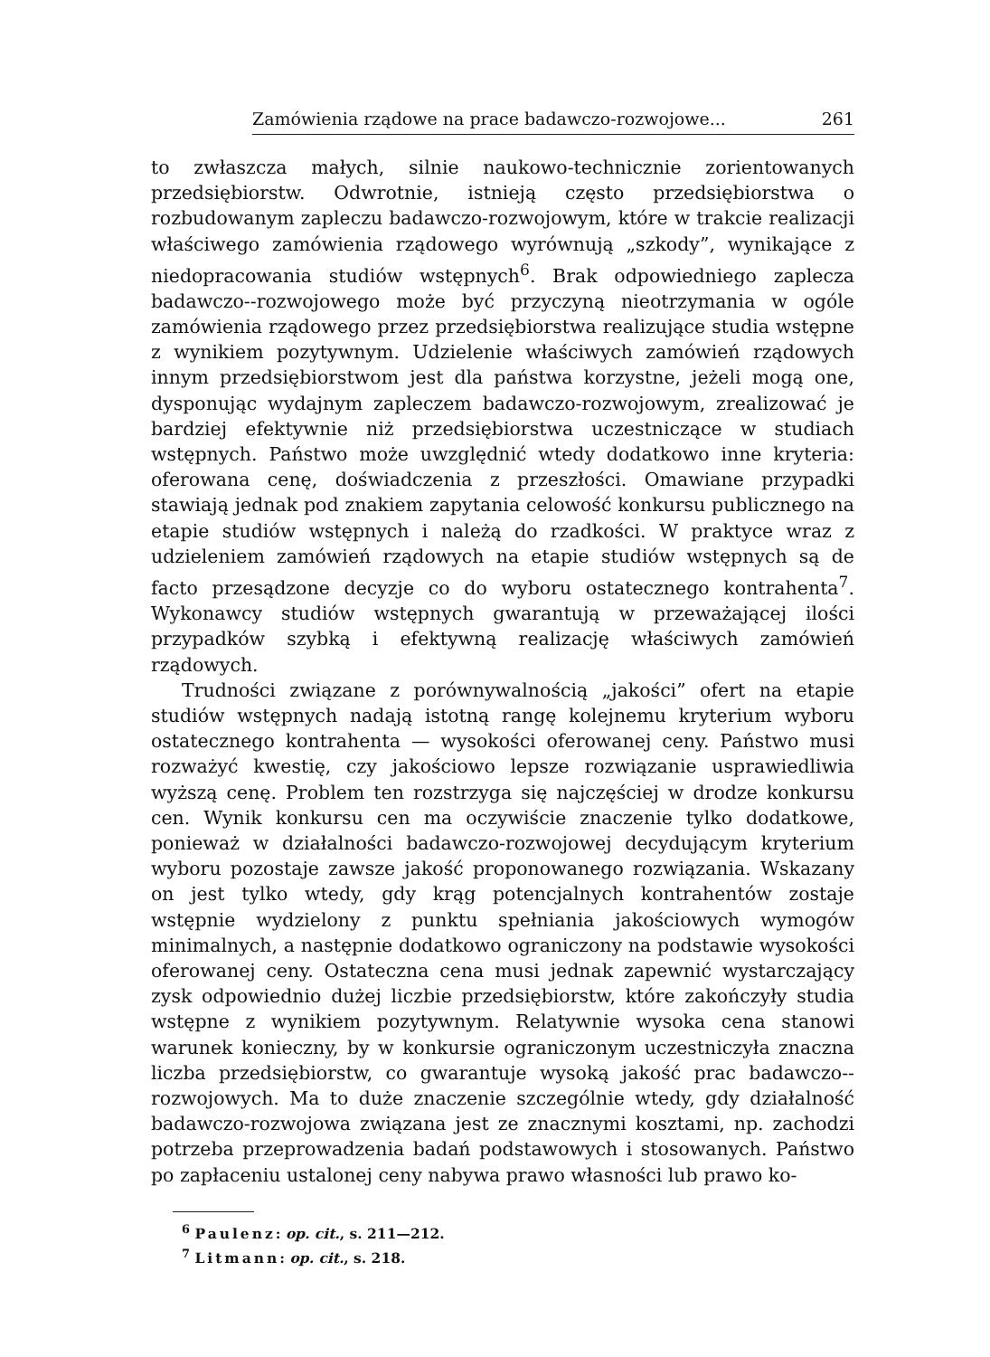Zamówienia rządowe na prace badawczo-rozwojowe... 261
to zwłaszcza małych, silnie naukowo-technicznie zorientowanych przedsiębiorstw. Odwrotnie, istnieją często przedsiębiorstwa o rozbudowanym zapleczu badawczo-rozwojowym, które w trakcie realizacji właściwego zamówienia rządowego wyrównują „szkody”, wynikające z niedopracowania studiów wstępnych<sup>6</sup>. Brak odpowiedniego zaplecza badawczo--rozwojowego może być przyczyną nieotrzymania w ogóle zamówienia rządowego przez przedsiębiorstwa realizujące studia wstępne z wynikiem pozytywnym. Udzielenie właściwych zamówień rządowych innym przedsiębiorstwom jest dla państwa korzystne, jeżeli mogą one, dysponując wydajnym zapleczem badawczo-rozwojowym, zrealizować je bardziej efektywnie niż przedsiębiorstwa uczestniczące w studiach wstępnych. Państwo może uwzględnić wtedy dodatkowo inne kryteria: oferowana cenę, doświadczenia z przeszłości. Omawiane przypadki stawiają jednak pod znakiem zapytania celowość konkursu publicznego na etapie studiów wstępnych i należą do rzadkości. W praktyce wraz z udzieleniem zamówień rządowych na etapie studiów wstępnych są de facto przesądzone decyzje co do wyboru ostatecznego kontrahenta<sup>7</sup>. Wykonawcy studiów wstępnych gwarantują w przeważającej ilości przypadków szybką i efektywną realizację właściwych zamówień rządowych.
Trudności związane z porównywalnością „jakości” ofert na etapie studiów wstępnych nadają istotną rangę kolejnemu kryterium wyboru ostatecznego kontrahenta — wysokości oferowanej ceny. Państwo musi rozważyć kwestię, czy jakościowo lepsze rozwiązanie usprawiedliwia wyższą cenę. Problem ten rozstrzyga się najczęściej w drodze konkursu cen. Wynik konkursu cen ma oczywiście znaczenie tylko dodatkowe, ponieważ w działalności badawczo-rozwojowej decydującym kryterium wyboru pozostaje zawsze jakość proponowanego rozwiązania. Wskazany on jest tylko wtedy, gdy krąg potencjalnych kontrahentów zostaje wstępnie wydzielony z punktu spełniania jakościowych wymogów minimalnych, a następnie dodatkowo ograniczony na podstawie wysokości oferowanej ceny. Ostateczna cena musi jednak zapewnić wystarczający zysk odpowiednio dużej liczbie przedsiębiorstw, które zakończyły studia wstępne z wynikiem pozytywnym. Relatywnie wysoka cena stanowi warunek konieczny, by w konkursie ograniczonym uczestniczyła znaczna liczba przedsiębiorstw, co gwarantuje wysoką jakość prac badawczo--rozwojowych. Ma to duże znaczenie szczególnie wtedy, gdy działalność badawczo-rozwojowa związana jest ze znacznymi kosztami, np. zachodzi potrzeba przeprowadzenia badań podstawowych i stosowanych. Państwo po zapłaceniu ustalonej ceny nabywa prawo własności lub prawo ko-
<sup>6</sup> Paulenz: op. cit., s. 211—212.
<sup>7</sup> Litmann: op. cit., s. 218.